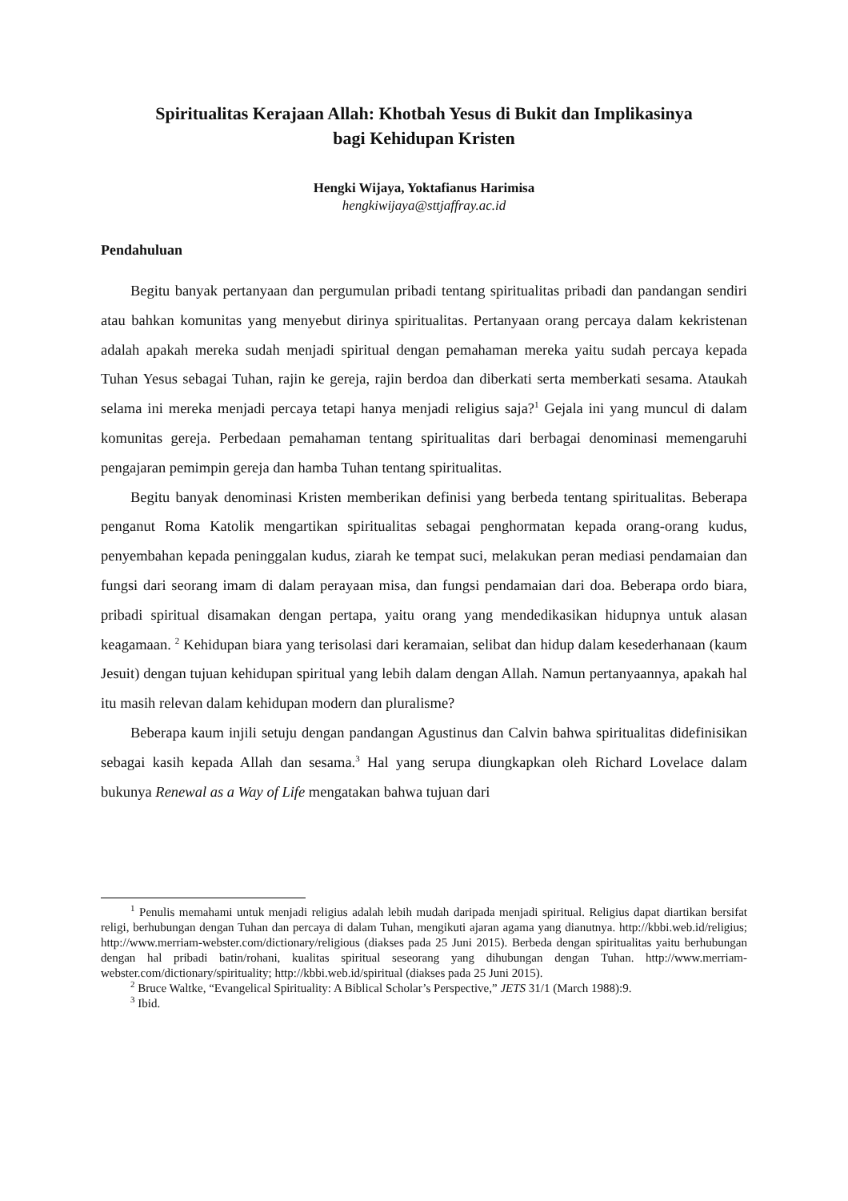Spiritualitas Kerajaan Allah: Khotbah Yesus di Bukit dan Implikasinya
bagi Kehidupan Kristen
Hengki Wijaya, Yoktafianus Harimisa
hengkiwijaya@sttjaffray.ac.id
Pendahuluan
Begitu banyak pertanyaan dan pergumulan pribadi tentang spiritualitas pribadi dan pandangan sendiri atau bahkan komunitas yang menyebut dirinya spiritualitas. Pertanyaan orang percaya dalam kekristenan adalah apakah mereka sudah menjadi spiritual dengan pemahaman mereka yaitu sudah percaya kepada Tuhan Yesus sebagai Tuhan, rajin ke gereja, rajin berdoa dan diberkati serta memberkati sesama. Ataukah selama ini mereka menjadi percaya tetapi hanya menjadi religius saja?<sup>1</sup> Gejala ini yang muncul di dalam komunitas gereja. Perbedaan pemahaman tentang spiritualitas dari berbagai denominasi memengaruhi pengajaran pemimpin gereja dan hamba Tuhan tentang spiritualitas.
Begitu banyak denominasi Kristen memberikan definisi yang berbeda tentang spiritualitas. Beberapa penganut Roma Katolik mengartikan spiritualitas sebagai penghormatan kepada orang-orang kudus, penyembahan kepada peninggalan kudus, ziarah ke tempat suci, melakukan peran mediasi pendamaian dan fungsi dari seorang imam di dalam perayaan misa, dan fungsi pendamaian dari doa. Beberapa ordo biara, pribadi spiritual disamakan dengan pertapa, yaitu orang yang mendedikasikan hidupnya untuk alasan keagamaan. <sup>2</sup> Kehidupan biara yang terisolasi dari keramaian, selibat dan hidup dalam kesederhanaan (kaum Jesuit) dengan tujuan kehidupan spiritual yang lebih dalam dengan Allah. Namun pertanyaannya, apakah hal itu masih relevan dalam kehidupan modern dan pluralisme?
Beberapa kaum injili setuju dengan pandangan Agustinus dan Calvin bahwa spiritualitas didefinisikan sebagai kasih kepada Allah dan sesama.<sup>3</sup> Hal yang serupa diungkapkan oleh Richard Lovelace dalam bukunya Renewal as a Way of Life mengatakan bahwa tujuan dari
<sup>1</sup> Penulis memahami untuk menjadi religius adalah lebih mudah daripada menjadi spiritual. Religius dapat diartikan bersifat religi, berhubungan dengan Tuhan dan percaya di dalam Tuhan, mengikuti ajaran agama yang dianutnya. http://kbbi.web.id/religius; http://www.merriam-webster.com/dictionary/religious (diakses pada 25 Juni 2015). Berbeda dengan spiritualitas yaitu berhubungan dengan hal pribadi batin/rohani, kualitas spiritual seseorang yang dihubungan dengan Tuhan. http://www.merriam-webster.com/dictionary/spirituality; http://kbbi.web.id/spiritual (diakses pada 25 Juni 2015).
<sup>2</sup> Bruce Waltke, “Evangelical Spirituality: A Biblical Scholar’s Perspective,” JETS 31/1 (March 1988):9.
<sup>3</sup> Ibid.